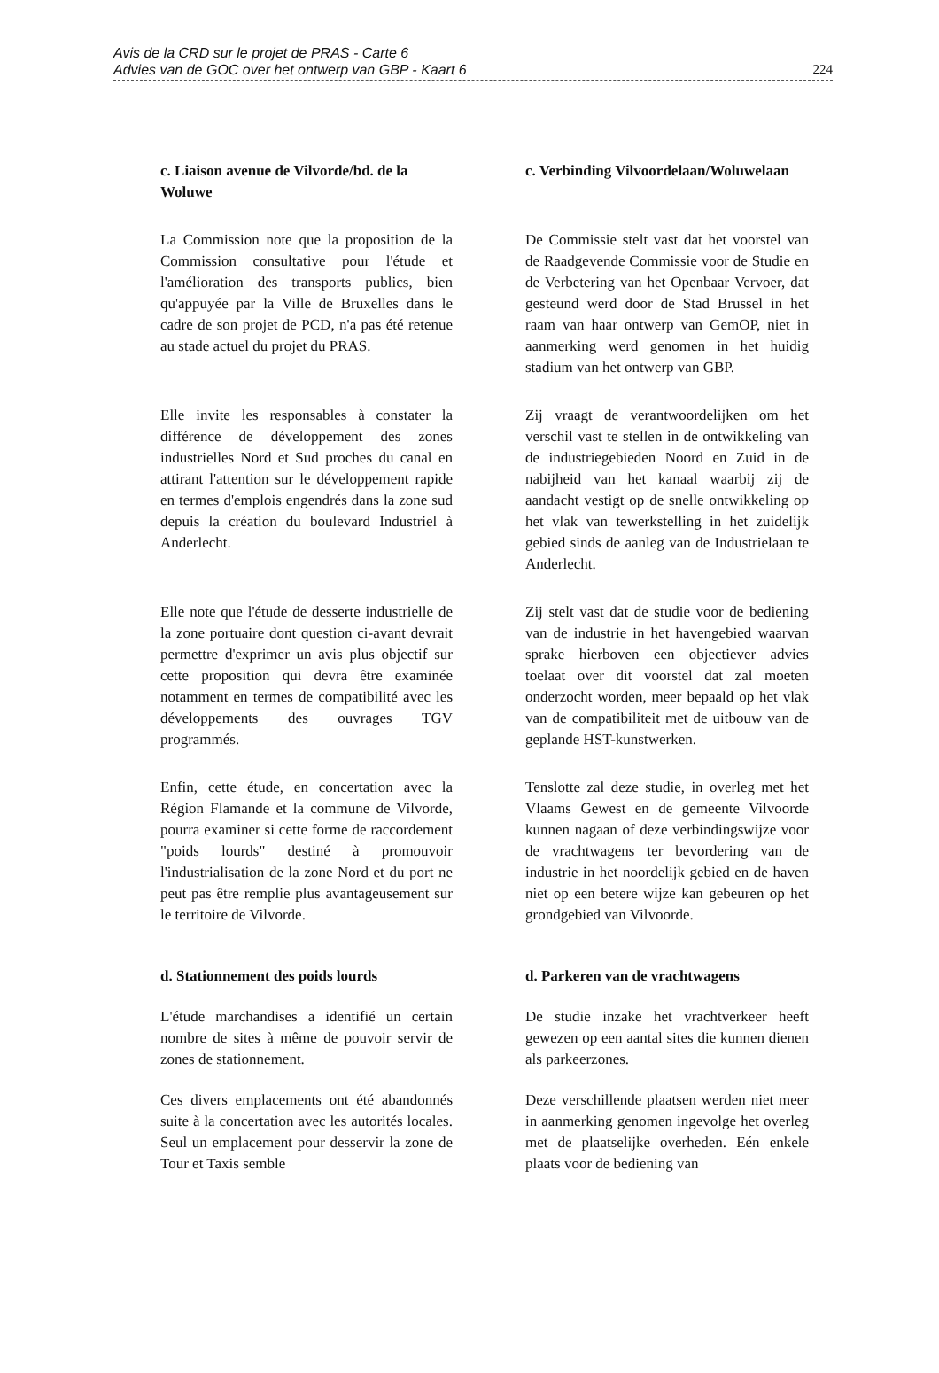Avis de la CRD sur le projet de PRAS - Carte 6
Advies van de GOC over het ontwerp van GBP - Kaart 6
224
c. Liaison avenue de Vilvorde/bd. de la Woluwe
c. Verbinding Vilvoordelaan/Woluwelaan
La Commission note que la proposition de la Commission consultative pour l'étude et l'amélioration des transports publics, bien qu'appuyée par la Ville de Bruxelles dans le cadre de son projet de PCD, n'a pas été retenue au stade actuel du projet du PRAS.
De Commissie stelt vast dat het voorstel van de Raadgevende Commissie voor de Studie en de Verbetering van het Openbaar Vervoer, dat gesteund werd door de Stad Brussel in het raam van haar ontwerp van GemOP, niet in aanmerking werd genomen in het huidig stadium van het ontwerp van GBP.
Elle invite les responsables à constater la différence de développement des zones industrielles Nord et Sud proches du canal en attirant l'attention sur le développement rapide en termes d'emplois engendrés dans la zone sud depuis la création du boulevard Industriel à Anderlecht.
Zij vraagt de verantwoordelijken om het verschil vast te stellen in de ontwikkeling van de industriegebieden Noord en Zuid in de nabijheid van het kanaal waarbij zij de aandacht vestigt op de snelle ontwikkeling op het vlak van tewerkstelling in het zuidelijk gebied sinds de aanleg van de Industrielaan te Anderlecht.
Elle note que l'étude de desserte industrielle de la zone portuaire dont question ci-avant devrait permettre d'exprimer un avis plus objectif sur cette proposition qui devra être examinée notamment en termes de compatibilité avec les développements des ouvrages TGV programmés.
Zij stelt vast dat de studie voor de bediening van de industrie in het havengebied waarvan sprake hierboven een objectiever advies toelaat over dit voorstel dat zal moeten onderzocht worden, meer bepaald op het vlak van de compatibiliteit met de uitbouw van de geplande HST-kunstwerken.
Enfin, cette étude, en concertation avec la Région Flamande et la commune de Vilvorde, pourra examiner si cette forme de raccordement "poids lourds" destiné à promouvoir l'industrialisation de la zone Nord et du port ne peut pas être remplie plus avantageusement sur le territoire de Vilvorde.
Tenslotte zal deze studie, in overleg met het Vlaams Gewest en de gemeente Vilvoorde kunnen nagaan of deze verbindingswijze voor de vrachtwagens ter bevordering van de industrie in het noordelijk gebied en de haven niet op een betere wijze kan gebeuren op het grondgebied van Vilvoorde.
d. Stationnement des poids lourds
d. Parkeren van de vrachtwagens
L'étude marchandises a identifié un certain nombre de sites à même de pouvoir servir de zones de stationnement.
De studie inzake het vrachtverkeer heeft gewezen op een aantal sites die kunnen dienen als parkeerzones.
Ces divers emplacements ont été abandonnés suite à la concertation avec les autorités locales. Seul un emplacement pour desservir la zone de Tour et Taxis semble
Deze verschillende plaatsen werden niet meer in aanmerking genomen ingevolge het overleg met de plaatselijke overheden. Eén enkele plaats voor de bediening van